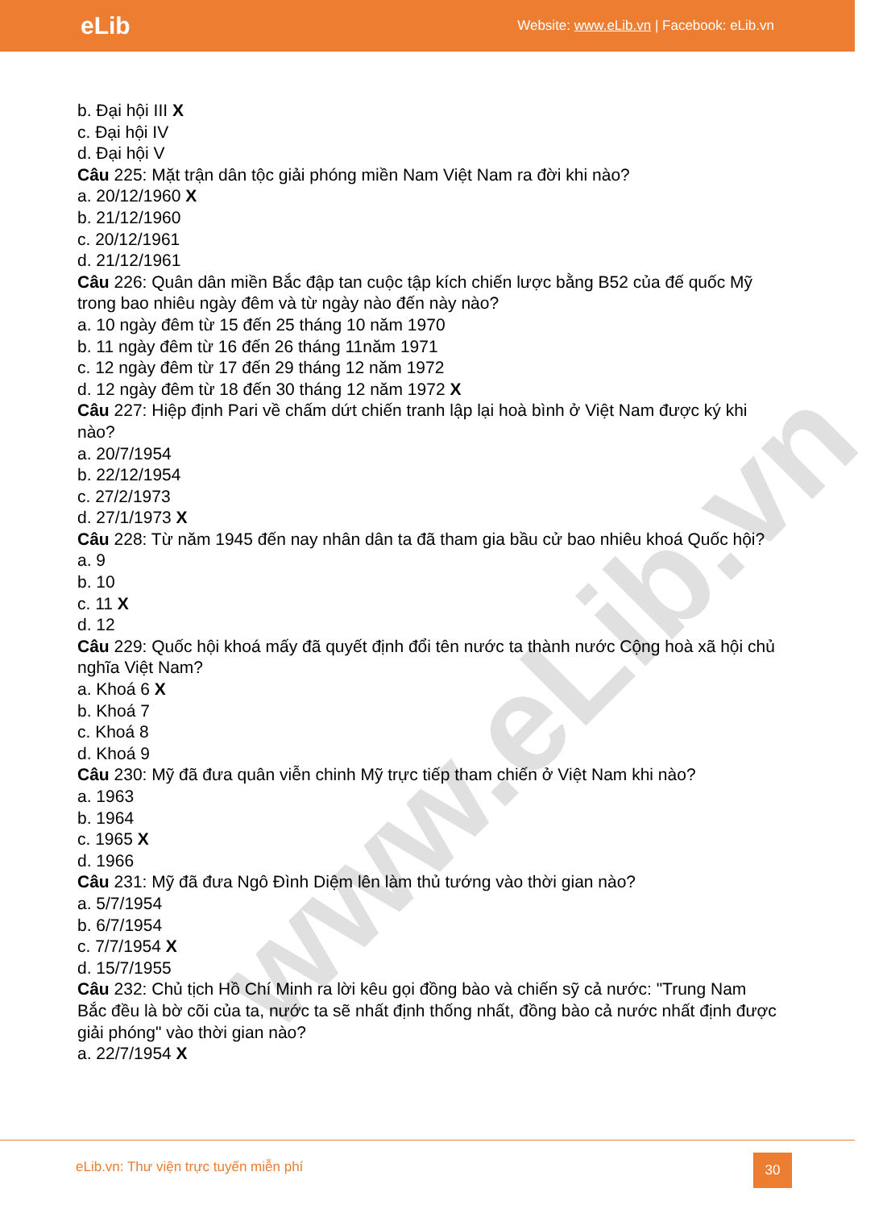eLib
Website: www.eLib.vn | Facebook: eLib.vn
www.eLib.vn
b. Đại hội III X
c. Đại hội IV
d. Đại hội V
Câu 225: Mặt trận dân tộc giải phóng miền Nam Việt Nam ra đời khi nào?
a. 20/12/1960 X
b. 21/12/1960
c. 20/12/1961
d. 21/12/1961
Câu 226: Quân dân miền Bắc đập tan cuộc tập kích chiến lược bằng B52 của đế quốc Mỹ trong bao nhiêu ngày đêm và từ ngày nào đến này nào?
a. 10 ngày đêm từ 15 đến 25 tháng 10 năm 1970
b. 11 ngày đêm từ 16 đến 26 tháng 11năm 1971
c. 12 ngày đêm từ 17 đến 29 tháng 12 năm 1972
d. 12 ngày đêm từ 18 đến 30 tháng 12 năm 1972 X
Câu 227: Hiệp định Pari về chấm dứt chiến tranh lập lại hoà bình ở Việt Nam được ký khi nào?
a. 20/7/1954
b. 22/12/1954
c. 27/2/1973
d. 27/1/1973 X
Câu 228: Từ năm 1945 đến nay nhân dân ta đã tham gia bầu cử bao nhiêu khoá Quốc hội?
a. 9
b. 10
c. 11 X
d. 12
Câu 229: Quốc hội khoá mấy đã quyết định đổi tên nước ta thành nước Cộng hoà xã hội chủ nghĩa Việt Nam?
a. Khoá 6 X
b. Khoá 7
c. Khoá 8
d. Khoá 9
Câu 230: Mỹ đã đưa quân viễn chinh Mỹ trực tiếp tham chiến ở Việt Nam khi nào?
a. 1963
b. 1964
c. 1965 X
d. 1966
Câu 231: Mỹ đã đưa Ngô Đình Diệm lên làm thủ tướng vào thời gian nào?
a. 5/7/1954
b. 6/7/1954
c. 7/7/1954 X
d. 15/7/1955
Câu 232: Chủ tịch Hồ Chí Minh ra lời kêu gọi đồng bào và chiến sỹ cả nước: "Trung Nam Bắc đều là bờ cõi của ta, nước ta sẽ nhất định thống nhất, đồng bào cả nước nhất định được giải phóng" vào thời gian nào?
a. 22/7/1954 X
eLib.vn: Thư viện trực tuyến miễn phí
30